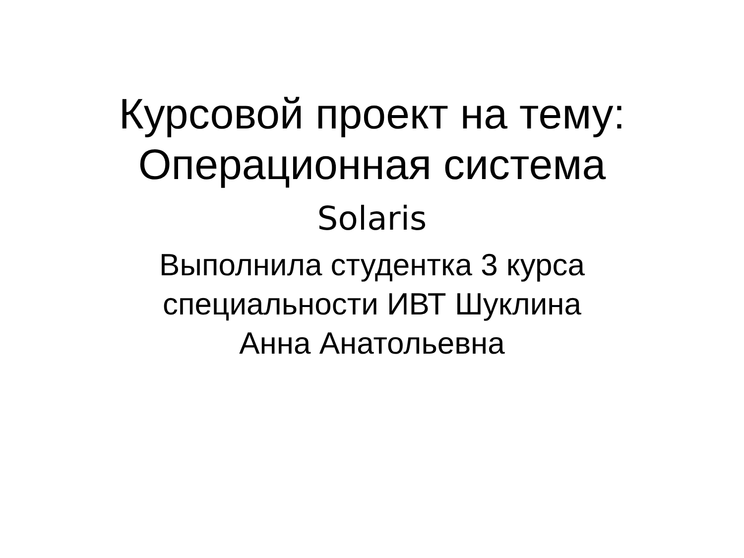Курсовой проект на тему:
Операционная система
Solaris
Выполнила студентка 3 курса
специальности ИВТ Шуклина
Анна Анатольевна